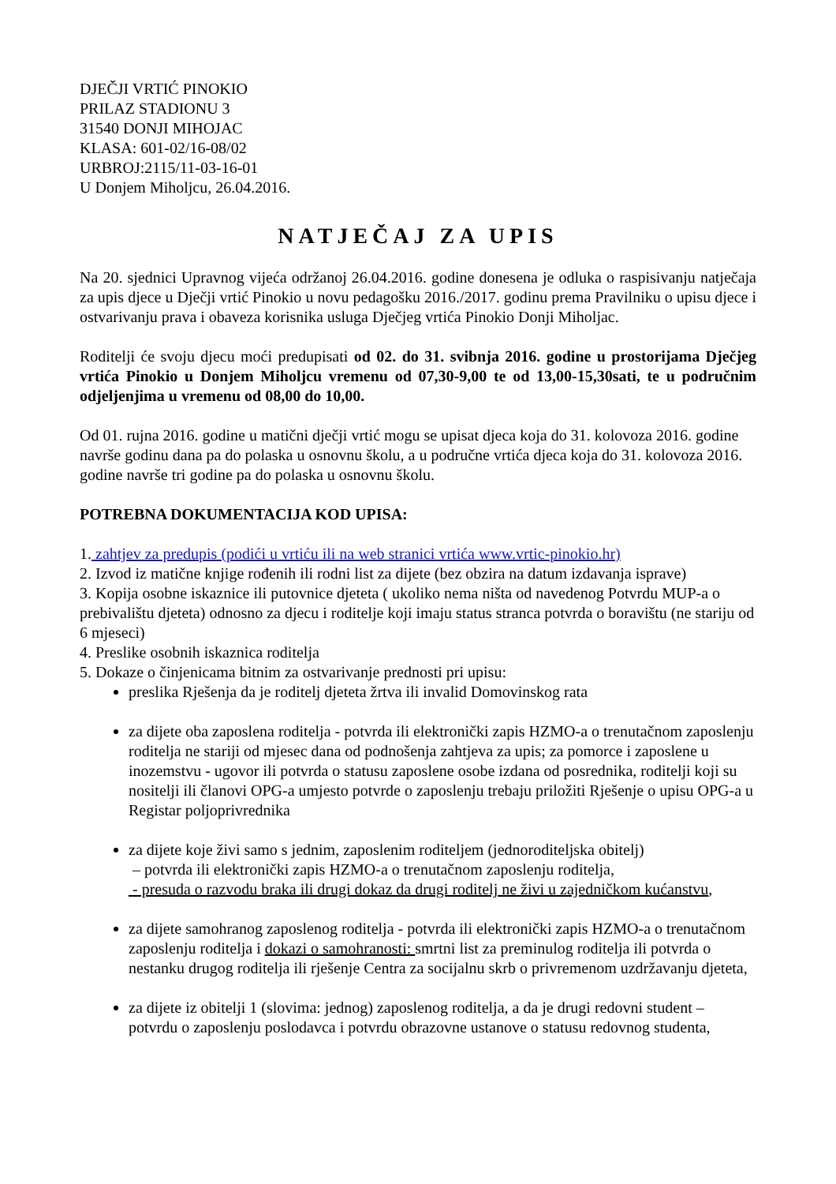DJEČJI VRTIĆ PINOKIO
PRILAZ STADIONU 3
31540 DONJI MIHOJAC
KLASA: 601-02/16-08/02
URBROJ:2115/11-03-16-01
U Donjem Miholjcu, 26.04.2016.
NATJEČAJ ZA UPIS
Na 20. sjednici Upravnog vijeća održanoj 26.04.2016. godine donesena je odluka o raspisivanju natječaja za upis djece u Dječji vrtić Pinokio u novu pedagošku 2016./2017. godinu prema Pravilniku o upisu djece i ostvarivanju prava i obaveza korisnika usluga Dječjeg vrtića Pinokio Donji Miholjac.
Roditelji će svoju djecu moći predupisati od 02. do 31. svibnja 2016. godine u prostorijama Dječjeg vrtića Pinokio u Donjem Miholjcu vremenu od 07,30-9,00 te od 13,00-15,30sati, te u područnim odjeljenjima u vremenu od 08,00 do 10,00.
Od 01. rujna 2016. godine u matični dječji vrtić mogu se upisat djeca koja do 31. kolovoza 2016. godine navrše godinu dana pa do polaska u osnovnu školu, a u područne vrtića djeca koja do 31. kolovoza 2016. godine navrše tri godine pa do polaska u osnovnu školu.
POTREBNA DOKUMENTACIJA KOD UPISA:
1. zahtjev za predupis (podići u vrtiću ili na web stranici vrtića www.vrtic-pinokio.hr)
2. Izvod iz matične knjige rođenih ili rodni list za dijete (bez obzira na datum izdavanja isprave)
3. Kopija osobne iskaznice ili putovnice djeteta ( ukoliko nema ništa od navedenog Potvrdu MUP-a o prebivalištu djeteta) odnosno za djecu i roditelje koji imaju status stranca potvrda o boravištu (ne stariju od 6 mjeseci)
4. Preslike osobnih iskaznica roditelja
5. Dokaze o činjenicama bitnim za ostvarivanje prednosti pri upisu:
preslika Rješenja da je roditelj djeteta žrtva ili invalid Domovinskog rata
za dijete oba zaposlena roditelja - potvrda ili elektronički zapis HZMO-a o trenutačnom zaposlenju roditelja ne stariji od mjesec dana od podnošenja zahtjeva za upis; za pomorce i zaposlene u inozemstvu - ugovor ili potvrda o statusu zaposlene osobe izdana od posrednika, roditelji koji su nositelji ili članovi OPG-a umjesto potvrde o zaposlenju trebaju priložiti Rješenje o upisu OPG-a u Registar poljoprivrednika
za dijete koje živi samo s jednim, zaposlenim roditeljem (jednoroditeljska obitelj)
– potvrda ili elektronički zapis HZMO-a o trenutačnom zaposlenju roditelja,
- presuda o razvodu braka ili drugi dokaz da drugi roditelj ne živi u zajedničkom kućanstvu,
za dijete samohranog zaposlenog roditelja - potvrda ili elektronički zapis HZMO-a o trenutačnom zaposlenju roditelja i dokazi o samohranosti: smrtni list za preminulog roditelja ili potvrda o nestanku drugog roditelja ili rješenje Centra za socijalnu skrb o privremenom uzdržavanju djeteta,
za dijete iz obitelji 1 (slovima: jednog) zaposlenog roditelja, a da je drugi redovni student – potvrdu o zaposlenju poslodavca i potvrdu obrazovne ustanove o statusu redovnog studenta,